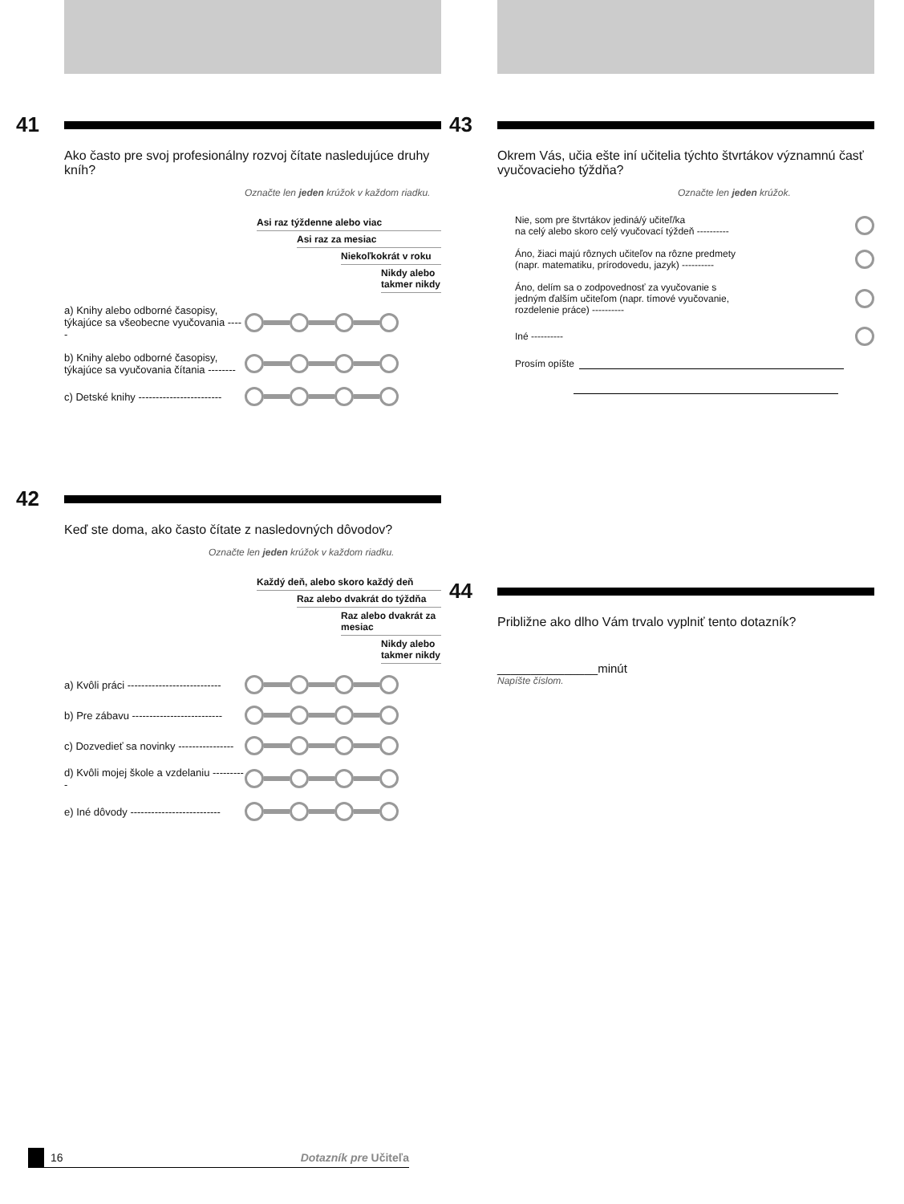41
Ako často pre svoj profesionálny rozvoj čítate nasledujúce druhy kníh?
Označte len jeden krúžok v každom riadku.
Asi raz týždenne alebo viac
Asi raz za mesiac
Niekoľkokrát v roku
Nikdy alebo takmer nikdy
a) Knihy alebo odborné časopisy, týkajúce sa všeobecne vyučovania -----
b) Knihy alebo odborné časopisy, týkajúce sa vyučovania čítania --------
c) Detské knihy ------------------------
42
Keď ste doma, ako často čítate z nasledovných dôvodov?
Označte len jeden krúžok v každom riadku.
Každý deň, alebo skoro každý deň
Raz alebo dvakrát do týždňa
Raz alebo dvakrát za mesiac
Nikdy alebo takmer nikdy
a) Kvôli práci ---------------------------
b) Pre zábavu --------------------------
c) Dozvedieť sa novinky ----------------
d) Kvôli mojej škole a vzdelaniu ----------
e) Iné dôvody --------------------------
43
Okrem Vás, učia ešte iní učitelia týchto štvrtákov významnú časť vyučovacieho týždňa?
Označte len jeden krúžok.
Nie, som pre štvrtákov jediná/ý učiteľ/ka
na celý alebo skoro celý vyučovací týždeň ----------
Áno, žiaci majú rôznych učiteľov na rôzne predmety
(napr. matematiku, prírodovedu, jazyk) ----------
Áno, delím sa o zodpovednosť za vyučovanie s
jedným ďalším učiteľom (napr. tímové vyučovanie,
rozdelenie práce) ----------
Iné ----------
Prosím opíšte
44
Približne ako dlho Vám trvalo vyplniť tento dotazník?
_______________minút
Napíšte číslom.
16 Dotazník pre Učiteľa